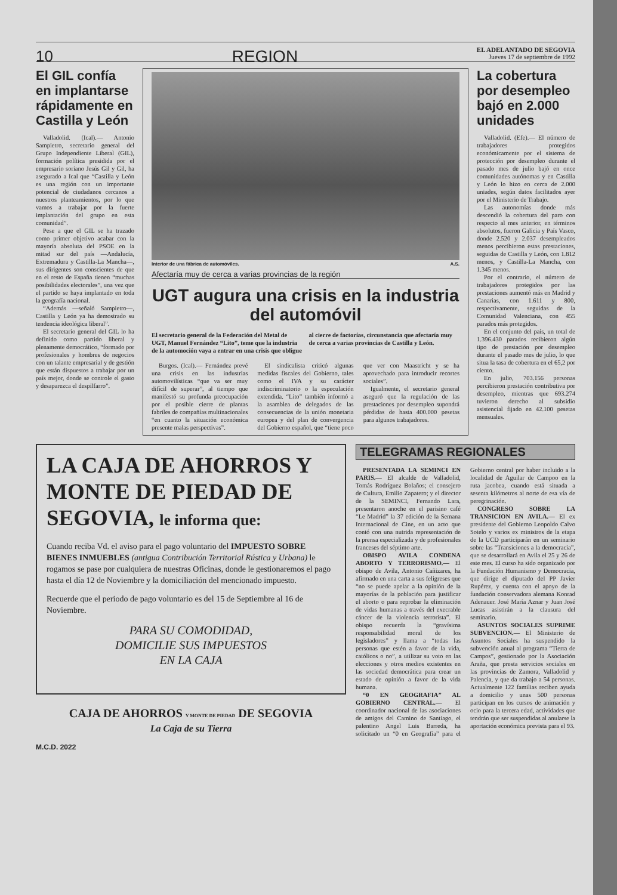10 REGION EL ADELANTADO DE SEGOVIA
Jueves 17 de septiembre de 1992
El GIL confía en implantarse rápidamente en Castilla y León
Valladolid. (Ical).— Antonio Sampietro, secretario general del Grupo Independiente Liberal (GIL), formación política presidida por el empresario soriano Jesús Gil y Gil, ha asegurado a Ical que “Castilla y León es una región con un importante potencial de ciudadanos cercanos a nuestros planteamientos, por lo que vamos a trabajar por la fuerte implantación del grupo en esta comunidad”.
Pese a que el GIL se ha trazado como primer objetivo acabar con la mayoría absoluta del PSOE en la mitad sur del país —Andalucía, Extremadura y Castilla-La Mancha—, sus dirigentes son conscientes de que en el resto de España tienen “muchas posibilidades electorales”, una vez que el partido se haya implantado en toda la geografía nacional.
“Además —señaló Sampietro—, Castilla y León ya ha demostrado su tendencia ideológica liberal”.
El secretario general del GIL lo ha definido como partido liberal y plenamente democrático, “formado por profesionales y hombres de negocios con un talante empresarial y de gestión que están dispuestos a trabajar por un país mejor, donde se controle el gasto y desaparezca el despilfarro”.
Interior de una fábrica de automóviles. A.S.
Afectaría muy de cerca a varias provincias de la región
UGT augura una crisis en la industria del automóvil
El secretario general de la Federación del Metal de UGT, Manuel Fernández “Lito”, teme que la industria de la automoción vaya a entrar en una crisis que obligue al cierre de factorías, circunstancia que afectaría muy de cerca a varias provincias de Castilla y León.
Burgos. (Ical).— Fernández prevé una crisis en las industrias automovilísticas “que va ser muy difícil de superar”, al tiempo que manifestó su profunda preocupación por el posible cierre de plantas fabriles de compañías multinacionales “en cuanto la situación económica presente malas perspectivas”.
El sindicalista criticó algunas medidas fiscales del Gobierno, tales como el IVA y su carácter indiscriminatorio o la especulación extendida. “Lito” también informó a la asamblea de delegados de las consecuencias de la unión monetaria europea y del plan de convergencia del Gobierno español, que “tiene poco que ver con Maastricht y se ha aprovechado para introducir recortes sociales”.
Igualmente, el secretario general aseguró que la regulación de las prestaciones por desempleo supondrá pérdidas de hasta 400.000 pesetas para algunos trabajadores.
La cobertura por desempleo bajó en 2.000 unidades
Valladolid. (Efe).— El número de trabajadores protegidos económicamente por el sistema de protección por desempleo durante el pasado mes de julio bajó en once comunidades autónomas y en Castilla y León lo hizo en cerca de 2.000 uniades, según datos facilitados ayer por el Ministerio de Trabajo.
Las autonomías donde más descendió la cobertura del paro con respecto al mes anterior, en términos absolutos, fueron Galicia y País Vasco, donde 2.520 y 2.037 desempleados menos percibieron estas prestaciones, seguidas de Castilla y León, con 1.812 menos, y Castilla-La Mancha, con 1.345 menos.
Por el contrario, el número de trabajadores protegidos por las prestaciones aumentó más en Madrid y Canarias, con 1.611 y 800, respectivamente, seguidas de la Comunidad Valenciana, con 455 parados más protegidos.
En el conjunto del país, un total de 1.396.430 parados recibieron algún tipo de prestación por desempleo durante el pasado mes de julio, lo que situa la tasa de cobertura en el 65,2 por ciento.
En julio, 703.156 personas percibieron prestación contributiva por desempleo, mientras que 693.274 tuvieron derecho al subsidio asistencial fijado en 42.100 pesetas mensuales.
LA CAJA DE AHORROS Y MONTE DE PIEDAD DE SEGOVIA, le informa que:
Cuando reciba Vd. el aviso para el pago voluntario del IMPUESTO SOBRE BIENES INMUEBLES (antigua Contribución Territorial Rústica y Urbana) le rogamos se pase por cualquiera de nuestras Oficinas, donde le gestionaremos el pago hasta el día 12 de Noviembre y la domiciliación del mencionado impuesto.
Recuerde que el periodo de pago voluntario es del 15 de Septiembre al 16 de Noviembre.
PARA SU COMODIDAD,
DOMICILIE SUS IMPUESTOS
EN LA CAJA
CAJA DE AHORROS Y MONTE DE PIEDAD DE SEGOVIA
La Caja de su Tierra
TELEGRAMAS REGIONALES
PRESENTADA LA SEMINCI EN PARIS.— El alcalde de Valladolid, Tomás Rodríguez Bolaños; el consejero de Cultura, Emilio Zapatero; y el director de la SEMINCI, Fernando Lara, presentaron anoche en el parisino café “Le Madrid” la 37 edición de la Semana Internacional de Cine, en un acto que contó con una nutrida representación de la prensa especializada y de profesionales franceses del séptimo arte.
OBISPO AVILA CONDENA ABORTO Y TERRORISMO.— El obispo de Avila, Antonio Cañizares, ha afirmado en una carta a sus feligreses que “no se puede apelar a la opinión de la mayorías de la población para justificar el aborto o para reprobar la eliminación de vidas humanas a través del execrable cáncer de la violencia terrorista”. El obispo recuerda la “gravísima responsabilidad moral de los legisladores” y llama a “todas las personas que estén a favor de la vida, católicos o no”, a utilizar su voto en las elecciones y otros medios existentes en las sociedad democrática para crear un estado de opinión a favor de la vida humana.
“0 EN GEOGRAFIA” AL GOBIERNO CENTRAL.— El coordinador nacional de las asociaciones de amigos del Camino de Santiago, el palentino Angel Luis Barreda, ha solicitado un “0 en Geografía” para el Gobierno central por haber incluido a la localidad de Aguilar de Campoo en la ruta jacobea, cuando está situada a sesenta kilómetros al norte de esa vía de peregrinación.
CONGRESO SOBRE LA TRANSICION EN AVILA.— El ex presidente del Gobierno Leopoldo Calvo Sotelo y varios ex ministros de la etapa de la UCD participarán en un seminario sobre las “Transiciones a la democracia”, que se desarrollará en Avila el 25 y 26 de este mes. El curso ha sido organizado por la Fundación Humanismo y Democracia, que dirige el diputado del PP Javier Rupérez, y cuenta con el apoyo de la fundación conservadora alemana Konrad Adenauer. José María Aznar y Juan José Lucas asistirán a la clausura del seminario.
ASUNTOS SOCIALES SUPRIME SUBVENCION.— El Ministerio de Asuntos Sociales ha suspendido la subvención anual al programa “Tierra de Campos”, gestionado por la Asociación Araña, que presta servicios sociales en las provincias de Zamora, Valladolid y Palencia, y que da trabajo a 54 personas. Actualmente 122 familias reciben ayuda a domicilio y unas 500 personas participan en los cursos de animación y ocio para la tercera edad, actividades que tendrán que ser suspendidas al anularse la aportación económica prevista para el 93.
M.C.D. 2022